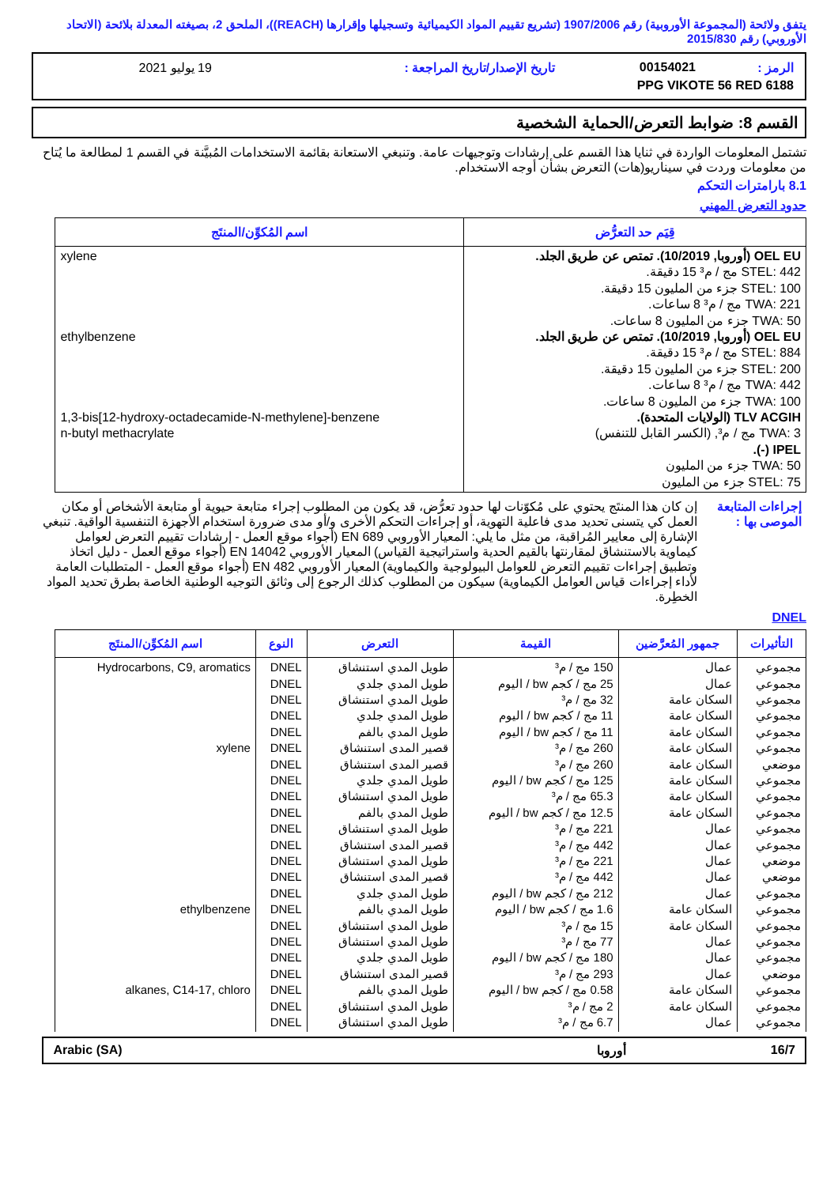يتفق ولائحة (المجموعة الأوروبية) رقم 1907/2006 (تشريع تقييم المواد الكيميائية وتسجيلها وإقرارها (REACH))، الملحق 2، بصيغته المعدلة بلائحة (الاتحاد الأوروبي) رقم 2015/830
| الرمز : | 00154021 | تاريخ الإصدار/تاريخ المراجعة : | 19 يوليو 2021 |
| PPG VIKOTE 56 RED 6188 | | | |
القسم 8: ضوابط التعرض/الحماية الشخصية
تشتمل المعلومات الواردة في ثنايا هذا القسم على إرشادات وتوجيهات عامة. وتنبغي الاستعانة بقائمة الاستخدامات المُبيَّنة في القسم 1 لمطالعة ما يُتاح من معلومات وردت في سيناريو(هات) التعرض بشأن أوجه الاستخدام.
8.1 بارامترات التحكم
حدود التعرض المهني
| قِيَم حد التعرُّض | اسم المُكوِّن/المنتَج |
| --- | --- |
| OEL EU (أوروبا, 10/2019). تمتص عن طريق الجلد. STEL: 442 مج / م³ 15 دقيقة. STEL: 100 جزء من المليون 15 دقيقة. TWA: 221 مج / م³ 8 ساعات. TWA: 50 جزء من المليون 8 ساعات. OEL EU (أوروبا, 10/2019). تمتص عن طريق الجلد. STEL: 884 مج / م³ 15 دقيقة. STEL: 200 جزء من المليون 15 دقيقة. TWA: 442 مج / م³ 8 ساعات. TWA: 100 جزء من المليون 8 ساعات. TLV ACGIH (الولايات المتحدة). TWA: 3 مج / م³, (الكسر القابل للتنفس) IPEL (-). TWA: 50 جزء من المليون STEL: 75 جزء من المليون | xylene ethylbenzene 1,3-bis[12-hydroxy-octadecamide-N-methylene]-benzene n-butyl methacrylate |
| إجراءات المتابعة الموصى بها : | إن كان هذا المنتَج يحتوي على مُكوّنات لها حدود تعرُّض، قد يكون من المطلوب إجراء متابعة حيوية أو متابعة الأشخاص أو مكان العمل كي يتسنى تحديد مدى فاعلية التهوية، أو إجراءات التحكم الأخرى و/أو مدى ضرورة استخدام الأجهزة التنفسية الواقية. تنبغي الإشارة إلى معايير المُراقبة، من مثل ما يلي: المعيار الأوروبي EN 689 (أجواء موقع العمل - إرشادات تقييم التعرض لعوامل كيماوية بالاستنشاق لمقارنتها بالقيم الحدية واستراتيجية القياس) المعيار الأوروبي EN 14042 (أجواء موقع العمل - دليل اتخاذ وتطبيق إجراءات تقييم التعرض للعوامل البيولوجية والكيماوية) المعيار الأوروبي EN 482 (أجواء موقع العمل - المتطلبات العامة لأداء إجراءات قياس العوامل الكيماوية) سيكون من المطلوب كذلك الرجوع إلى وثائق التوجيه الوطنية الخاصة بطرق تحديد المواد الخطِرة. |
DNEL
| التأثيرات | جمهور المُعرَّضين | القيمة | التعرض | النوع | اسم المُكوِّن/المنتَج |
| --- | --- | --- | --- | --- | --- |
| مجموعي مجموعي مجموعي مجموعي مجموعي مجموعي موضعي مجموعي مجموعي مجموعي مجموعي مجموعي موضعي موضعي مجموعي مجموعي مجموعي مجموعي مجموعي موضعي مجموعي مجموعي مجموعي | عمال عمال السكان عامة السكان عامة السكان عامة السكان عامة السكان عامة السكان عامة السكان عامة السكان عامة عمال عمال عمال عمال عمال السكان عامة السكان عامة عمال عمال عمال السكان عامة السكان عامة عمال | 150 مج / م³ 25 مج / كجم bw / اليوم 32 مج / م³ 11 مج / كجم bw / اليوم 11 مج / كجم bw / اليوم 260 مج / م³ 260 مج / م³ 125 مج / كجم bw / اليوم 65.3 مج / م³ 12.5 مج / كجم bw / اليوم 221 مج / م³ 442 مج / م³ 221 مج / م³ 442 مج / م³ 212 مج / كجم bw / اليوم 1.6 مج / كجم bw / اليوم 15 مج / م³ 77 مج / م³ 180 مج / كجم bw / اليوم 293 مج / م³ 0.58 مج / كجم bw / اليوم 2 مج / م³ 6.7 مج / م³ | طويل المدي استنشاق طويل المدي جلدي طويل المدي استنشاق طويل المدي جلدي طويل المدي بالفم قصير المدى استنشاق قصير المدى استنشاق طويل المدي جلدي طويل المدي استنشاق طويل المدي بالفم طويل المدي استنشاق قصير المدى استنشاق طويل المدي استنشاق قصير المدى استنشاق طويل المدي جلدي طويل المدي بالفم طويل المدي استنشاق طويل المدي استنشاق طويل المدي جلدي قصير المدى استنشاق طويل المدي بالفم طويل المدي استنشاق طويل المدي استنشاق | DNEL DNEL DNEL DNEL DNEL DNEL DNEL DNEL DNEL DNEL DNEL DNEL DNEL DNEL DNEL DNEL DNEL DNEL DNEL DNEL DNEL DNEL DNEL | Hydrocarbons, C9, aromatics xylene ethylbenzene alkanes, C14-17, chloro |
| 16/7 | أوروبا | Arabic (SA) |